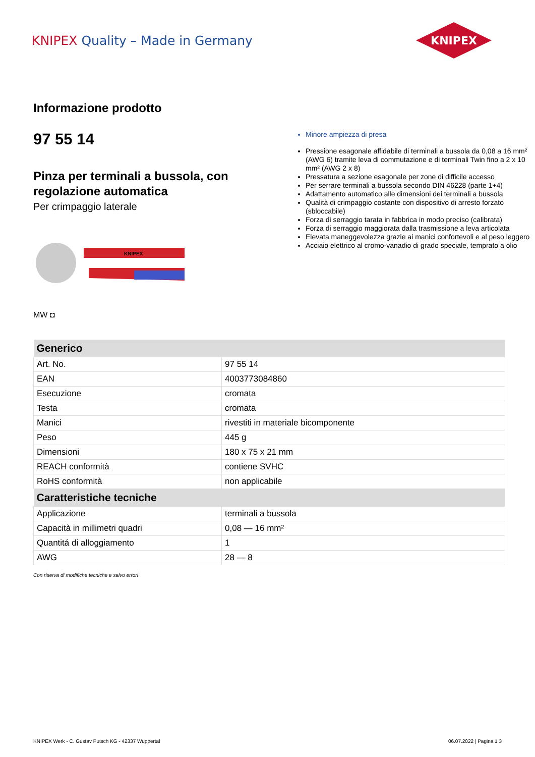KNIPEX Quality – Made in Germany
KNIPEX
Informazione prodotto
97 55 14
Pinza per terminali a bussola, con regolazione automatica
Per crimpaggio laterale
KNIPEX
MW ◘
Minore ampiezza di presa
Pressione esagonale affidabile di terminali a bussola da 0,08 a 16 mm² (AWG 6) tramite leva di commutazione e di terminali Twin fino a 2 x 10 mm² (AWG 2 x 8)
Pressatura a sezione esagonale per zone di difficile accesso
Per serrare terminali a bussola secondo DIN 46228 (parte 1+4)
Adattamento automatico alle dimensioni dei terminali a bussola
Qualità di crimpaggio costante con dispositivo di arresto forzato (sbloccabile)
Forza di serraggio tarata in fabbrica in modo preciso (calibrata)
Forza di serraggio maggiorata dalla trasmissione a leva articolata
Elevata maneggevolezza grazie ai manici confortevoli e al peso leggero
Acciaio elettrico al cromo-vanadio di grado speciale, temprato a olio
| Generico | |
| --- | --- |
| Art. No. | 97 55 14 |
| EAN | 4003773084860 |
| Esecuzione | cromata |
| Testa | cromata |
| Manici | rivestiti in materiale bicomponente |
| Peso | 445 g |
| Dimensioni | 180 x 75 x 21 mm |
| REACH conformità | contiene SVHC |
| RoHS conformità | non applicabile |
| Caratteristiche tecniche | |
| Applicazione | terminali a bussola |
| Capacità in millimetri quadri | 0,08 — 16 mm² |
| Quantitá di alloggiamento | 1 |
| AWG | 28 — 8 |
Con riserva di modifiche tecniche e salvo errori
KNIPEX Werk - C. Gustav Putsch KG - 42337 Wuppertal 06.07.2022 | Pagina 1 3